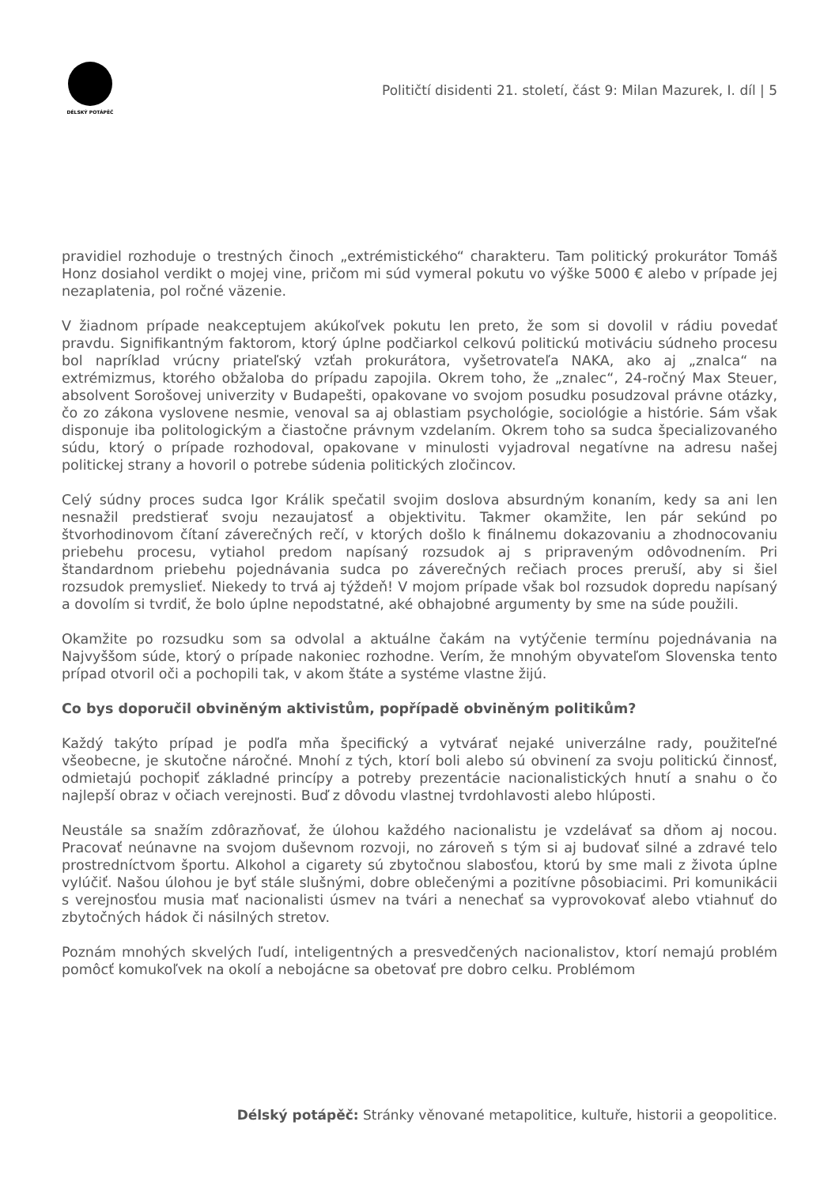DÉLSKÝ POTÁPĚČ
Političtí disidenti 21. století, část 9: Milan Mazurek, I. díl | 5
pravidiel rozhoduje o trestných činoch „extrémistického“ charakteru. Tam politický prokurátor Tomáš Honz dosiahol verdikt o mojej vine, pričom mi súd vymeral pokutu vo výške 5000 € alebo v prípade jej nezaplatenia, pol ročné väzenie.
V žiadnom prípade neakceptujem akúkoľvek pokutu len preto, že som si dovolil v rádiu povedať pravdu. Signifikantným faktorom, ktorý úplne podčiarkol celkovú politickú motiváciu súdneho procesu bol napríklad vrúcny priateľský vzťah prokurátora, vyšetrovateľa NAKA, ako aj „znalca“ na extrémizmus, ktorého obžaloba do prípadu zapojila. Okrem toho, že „znalec“, 24-ročný Max Steuer, absolvent Sorošovej univerzity v Budapešti, opakovane vo svojom posudku posudzoval právne otázky, čo zo zákona vyslovene nesmie, venoval sa aj oblastiam psychológie, sociológie a histórie. Sám však disponuje iba politologickým a čiastočne právnym vzdelaním. Okrem toho sa sudca špecializovaného súdu, ktorý o prípade rozhodoval, opakovane v minulosti vyjadroval negatívne na adresu našej politickej strany a hovoril o potrebe súdenia politických zločincov.
Celý súdny proces sudca Igor Králik spečatil svojim doslova absurdným konaním, kedy sa ani len nesnažil predstierať svoju nezaujatosť a objektivitu. Takmer okamžite, len pár sekúnd po štvorhodinovom čítaní záverečných rečí, v ktorých došlo k finálnemu dokazovaniu a zhodnocovaniu priebehu procesu, vytiahol predom napísaný rozsudok aj s pripraveným odôvodnením. Pri štandardnom priebehu pojednávania sudca po záverečných rečiach proces preruší, aby si šiel rozsudok premyslieť. Niekedy to trvá aj týždeň! V mojom prípade však bol rozsudok dopredu napísaný a dovolím si tvrdiť, že bolo úplne nepodstatné, aké obhajobné argumenty by sme na súde použili.
Okamžite po rozsudku som sa odvolal a aktuálne čakám na vytýčenie termínu pojednávania na Najvyššom súde, ktorý o prípade nakoniec rozhodne. Verím, že mnohým obyvateľom Slovenska tento prípad otvoril oči a pochopili tak, v akom štáte a systéme vlastne žijú.
Co bys doporučil obviněným aktivistům, popřípadě obviněným politikům?
Každý takýto prípad je podľa mňa špecifický a vytvárať nejaké univerzálne rady, použiteľné všeobecne, je skutočne náročné. Mnohí z tých, ktorí boli alebo sú obvinení za svoju politickú činnosť, odmietajú pochopiť základné princípy a potreby prezentácie nacionalistických hnutí a snahu o čo najlepší obraz v očiach verejnosti. Buď z dôvodu vlastnej tvrdohlavosti alebo hlúposti.
Neustále sa snažím zdôrazňovať, že úlohou každého nacionalistu je vzdelávať sa dňom aj nocou. Pracovať neúnavne na svojom duševnom rozvoji, no zároveň s tým si aj budovať silné a zdravé telo prostredníctvom športu. Alkohol a cigarety sú zbytočnou slabosťou, ktorú by sme mali z života úplne vylúčiť. Našou úlohou je byť stále slušnými, dobre oblečenými a pozitívne pôsobiacimi. Pri komunikácii s verejnosťou musia mať nacionalisti úsmev na tvári a nenechať sa vyprovokovať alebo vtiahnuť do zbytočných hádok či násilných stretov.
Poznám mnohých skvelých ľudí, inteligentných a presvedčených nacionalistov, ktorí nemajú problém pomôcť komukoľvek na okolí a nebojácne sa obetovať pre dobro celku. Problémom
Délský potápěč: Stránky věnované metapolitice, kultuře, historii a geopolitice.